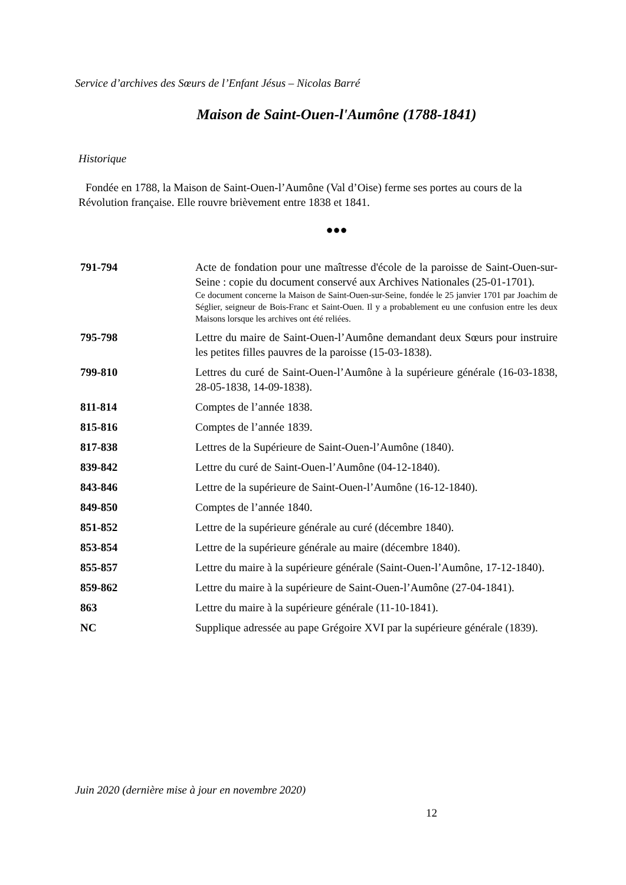Service d’archives des Sœurs de l’Enfant Jésus – Nicolas Barré
Maison de Saint-Ouen-l'Aumône (1788-1841)
Historique
Fondée en 1788, la Maison de Saint-Ouen-l’Aumône (Val d’Oise) ferme ses portes au cours de la Révolution française. Elle rouvre brièvement entre 1838 et 1841.
●●●
| 791-794 | Acte de fondation pour une maîtresse d'école de la paroisse de Saint-Ouen-sur-Seine : copie du document conservé aux Archives Nationales (25-01-1701). Ce document concerne la Maison de Saint-Ouen-sur-Seine, fondée le 25 janvier 1701 par Joachim de Séglier, seigneur de Bois-Franc et Saint-Ouen. Il y a probablement eu une confusion entre les deux Maisons lorsque les archives ont été reliées. |
| 795-798 | Lettre du maire de Saint-Ouen-l’Aumône demandant deux Sœurs pour instruire les petites filles pauvres de la paroisse (15-03-1838). |
| 799-810 | Lettres du curé de Saint-Ouen-l’Aumône à la supérieure générale (16-03-1838, 28-05-1838, 14-09-1838). |
| 811-814 | Comptes de l’année 1838. |
| 815-816 | Comptes de l’année 1839. |
| 817-838 | Lettres de la Supérieure de Saint-Ouen-l’Aumône (1840). |
| 839-842 | Lettre du curé de Saint-Ouen-l’Aumône (04-12-1840). |
| 843-846 | Lettre de la supérieure de Saint-Ouen-l’Aumône (16-12-1840). |
| 849-850 | Comptes de l’année 1840. |
| 851-852 | Lettre de la supérieure générale au curé (décembre 1840). |
| 853-854 | Lettre de la supérieure générale au maire (décembre 1840). |
| 855-857 | Lettre du maire à la supérieure générale (Saint-Ouen-l’Aumône, 17-12-1840). |
| 859-862 | Lettre du maire à la supérieure de Saint-Ouen-l’Aumône (27-04-1841). |
| 863 | Lettre du maire à la supérieure générale (11-10-1841). |
| NC | Supplique adressée au pape Grégoire XVI par la supérieure générale (1839). |
Juin 2020 (dernière mise à jour en novembre 2020)
12